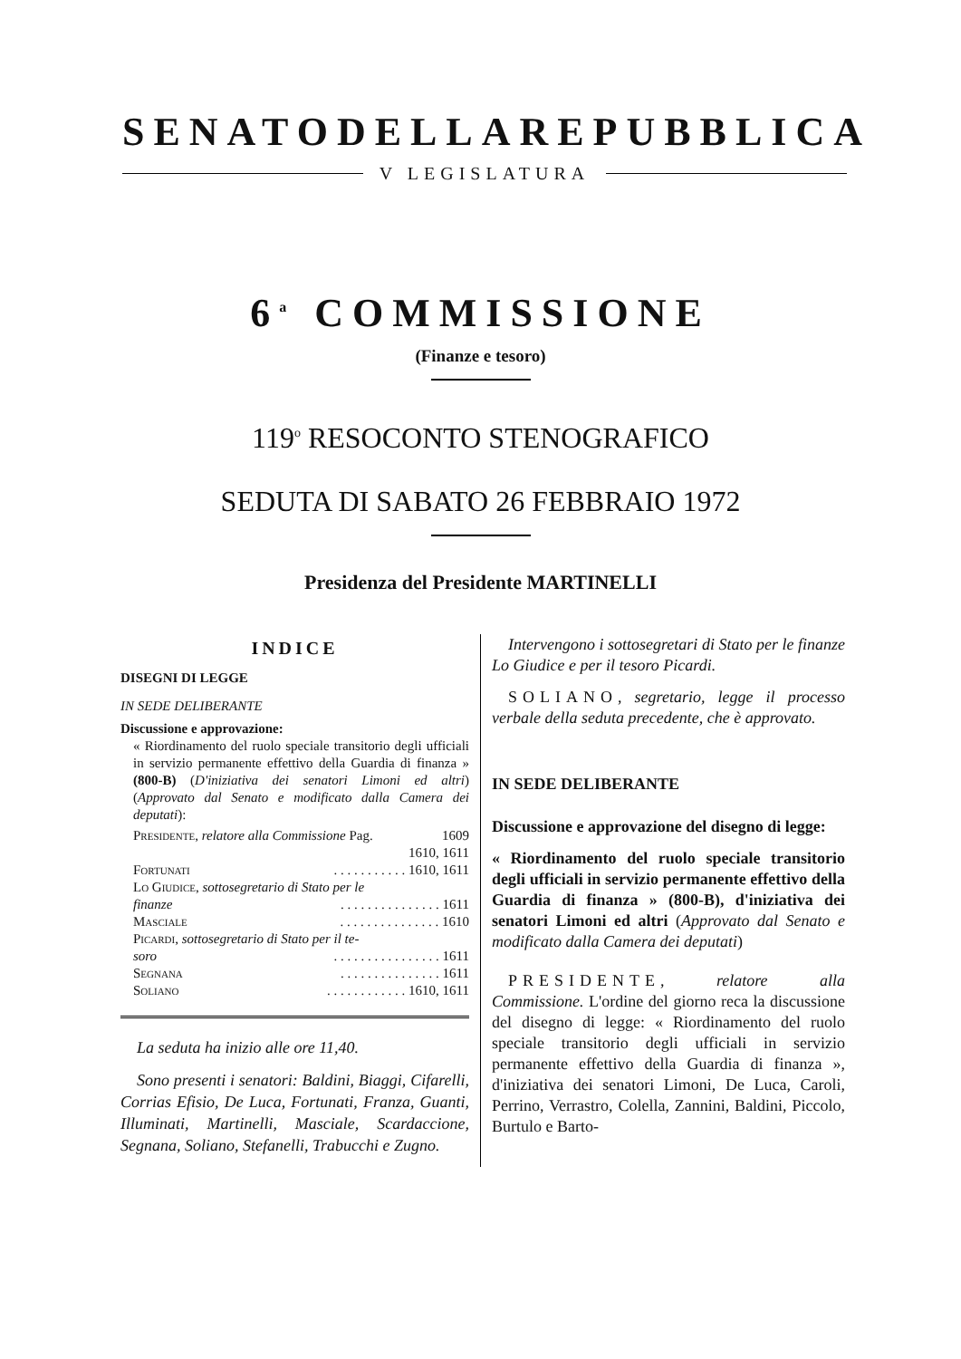SENATO DELLA REPUBBLICA
V LEGISLATURA
6<sup>a</sup> COMMISSIONE
(Finanze e tesoro)
119<sup>o</sup> RESOCONTO STENOGRAFICO
SEDUTA DI SABATO 26 FEBBRAIO 1972
Presidenza del Presidente MARTINELLI
INDICE
DISEGNI DI LEGGE
IN SEDE DELIBERANTE
Discussione e approvazione:
« Riordinamento del ruolo speciale transitorio degli ufficiali in servizio permanente effettivo della Guardia di finanza » (800-B) (D'iniziativa dei senatori Limoni ed altri) (Approvato dal Senato e modificato dalla Camera dei deputati):
Presidente, relatore alla Commissione Pag. 1609
1610, 1611
Fortunati. . . . . . . . . . . 1610, 1611
Lo Giudice, sottosegretario di Stato per le
finanze. . . . . . . . . . . . . . . 1611
Masciale. . . . . . . . . . . . . . . 1610
Picardi, sottosegretario di Stato per il te-
soro. . . . . . . . . . . . . . . . 1611
Segnana. . . . . . . . . . . . . . . 1611
Soliano. . . . . . . . . . . . 1610, 1611
La seduta ha inizio alle ore 11,40.
Sono presenti i senatori: Baldini, Biaggi, Cifarelli, Corrias Efisio, De Luca, Fortunati, Franza, Guanti, Illuminati, Martinelli, Masciale, Scardaccione, Segnana, Soliano, Stefanelli, Trabucchi e Zugno.
Intervengono i sottosegretari di Stato per le finanze Lo Giudice e per il tesoro Picardi.
SOLIANO, segretario, legge il processo verbale della seduta precedente, che è approvato.
IN SEDE DELIBERANTE
Discussione e approvazione del disegno di legge:
« Riordinamento del ruolo speciale transitorio degli ufficiali in servizio permanente effettivo della Guardia di finanza » (800-B), d'iniziativa dei senatori Limoni ed altri (Approvato dal Senato e modificato dalla Camera dei deputati)
PRESIDENTE, relatore alla Commissione. L'ordine del giorno reca la discussione del disegno di legge: « Riordinamento del ruolo speciale transitorio degli ufficiali in servizio permanente effettivo della Guardia di finanza », d'iniziativa dei senatori Limoni, De Luca, Caroli, Perrino, Verrastro, Colella, Zannini, Baldini, Piccolo, Burtulo e Barto-